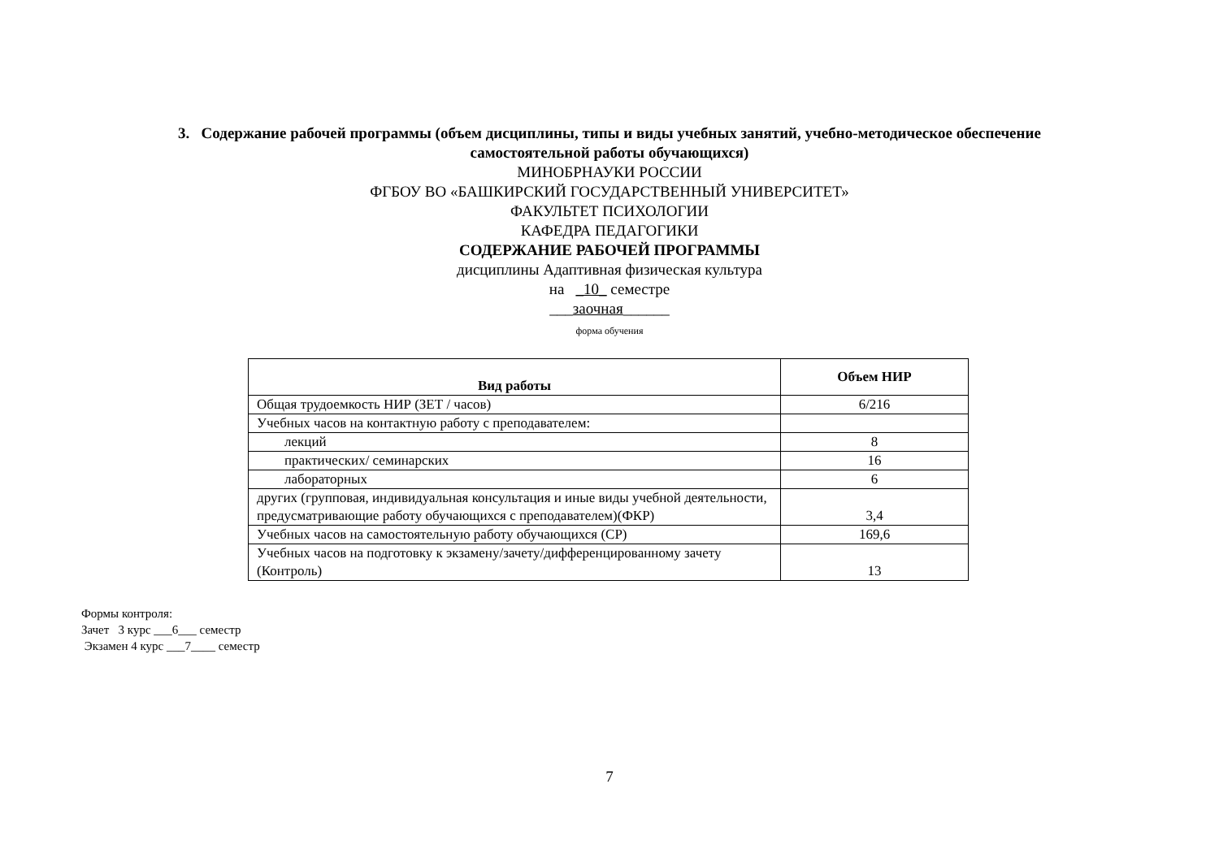3. Содержание рабочей программы (объем дисциплины, типы и виды учебных занятий, учебно-методическое обеспечение самостоятельной работы обучающихся)
МИНОБРНАУКИ РОССИИ
ФГБОУ ВО «БАШКИРСКИЙ ГОСУДАРСТВЕННЫЙ УНИВЕРСИТЕТ»
ФАКУЛЬТЕТ ПСИХОЛОГИИ
КАФЕДРА ПЕДАГОГИКИ
СОДЕРЖАНИЕ РАБОЧЕЙ ПРОГРАММЫ
дисциплины Адаптивная физическая культура
на _10_ семестре
___заочная______
форма обучения
| Вид работы | Объем НИР |
| --- | --- |
| Общая трудоемкость НИР (ЗЕТ / часов) | 6/216 |
| Учебных часов на контактную работу с преподавателем: | |
| лекций | 8 |
| практических/ семинарских | 16 |
| лабораторных | 6 |
| других (групповая, индивидуальная консультация и иные виды учебной деятельности, предусматривающие работу обучающихся с преподавателем)(ФКР) | 3,4 |
| Учебных часов на самостоятельную работу обучающихся (СР) | 169,6 |
| Учебных часов на подготовку к экзамену/зачету/дифференцированному зачету (Контроль) | 13 |
Формы контроля:
Зачет 3 курс ___6___ семестр
Экзамен 4 курс ___7____ семестр
7